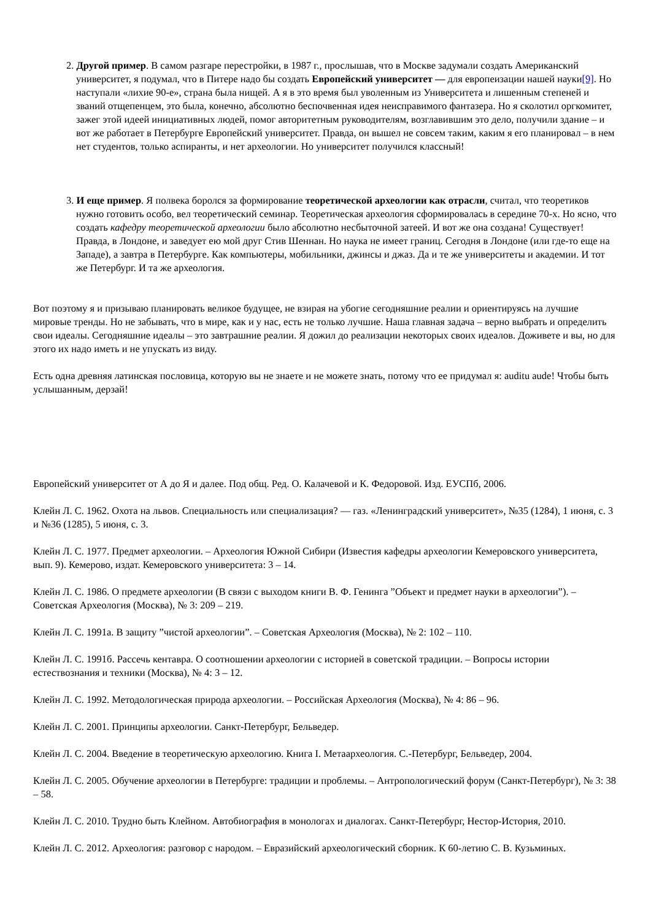2. Другой пример. В самом разгаре перестройки, в 1987 г., прослышав, что в Москве задумали создать Американский университет, я подумал, что в Питере надо бы создать Европейский университет — для европеизации нашей науки[9]. Но наступали «лихие 90-е», страна была нищей. А я в это время был уволенным из Университета и лишенным степеней и званий отщепенцем, это была, конечно, абсолютно беспочвенная идея неисправимого фантазера. Но я сколотил оргкомитет, зажег этой идеей инициативных людей, помог авторитетным руководителям, возглавившим это дело, получили здание – и вот же работает в Петербурге Европейский университет. Правда, он вышел не совсем таким, каким я его планировал – в нем нет студентов, только аспиранты, и нет археологии. Но университет получился классный!
3. И еще пример. Я полвека боролся за формирование теоретической археологии как отрасли, считал, что теоретиков нужно готовить особо, вел теоретический семинар. Теоретическая археология сформировалась в середине 70-х. Но ясно, что создать кафедру теоретической археологии было абсолютно несбыточной затеей. И вот же она создана! Существует! Правда, в Лондоне, и заведует ею мой друг Стив Шеннан. Но наука не имеет границ. Сегодня в Лондоне (или где-то еще на Западе), а завтра в Петербурге. Как компьютеры, мобильники, джинсы и джаз. Да и те же университеты и академии. И тот же Петербург. И та же археология.
Вот поэтому я и призываю планировать великое будущее, не взирая на убогие сегодняшние реалии и ориентируясь на лучшие мировые тренды. Но не забывать, что в мире, как и у нас, есть не только лучшие. Наша главная задача – верно выбрать и определить свои идеалы. Сегодняшние идеалы – это завтрашние реалии. Я дожил до реализации некоторых своих идеалов. Доживете и вы, но для этого их надо иметь и не упускать из виду.
Есть одна древняя латинская пословица, которую вы не знаете и не можете знать, потому что ее придумал я: auditu aude! Чтобы быть услышанным, дерзай!
Европейский университет от А до Я и далее. Под общ. Ред. О. Калачевой и К. Федоровой. Изд. ЕУСПб, 2006.
Клейн Л. С. 1962. Охота на львов. Специальность или специализация? — газ. «Ленинградский университет», №35 (1284), 1 июня, с. 3 и №36 (1285), 5 июня, с. 3.
Клейн Л. С. 1977. Предмет археологии. – Археология Южной Сибири (Известия кафедры археологии Кемеровского университета, вып. 9). Кемерово, издат. Кемеровского университета: 3 – 14.
Клейн Л. С. 1986. О предмете археологии (В связи с выходом книги В. Ф. Генинга ”Объект и предмет науки в археологии”). – Советская Археология (Москва), № 3: 209 – 219.
Клейн Л. С. 1991а. В защиту ”чистой археологии”. – Советская Археология (Москва), № 2: 102 – 110.
Клейн Л. С. 1991б. Рассечь кентавра. О соотношении археологии с историей в советской традиции. – Вопросы истории естествознания и техники (Москва), № 4: 3 – 12.
Клейн Л. С. 1992. Методологическая природа археологии. – Российская Археология (Москва), № 4: 86 – 96.
Клейн Л. С. 2001. Принципы археологии. Санкт-Петербург, Бельведер.
Клейн Л. С. 2004. Введение в теоретическую археологию. Книга I. Метаархеология. С.-Петербург, Бельведер, 2004.
Клейн Л. С. 2005. Обучение археологии в Петербурге: традиции и проблемы. – Антропологический форум (Санкт-Петербург), № 3: 38 – 58.
Клейн Л. С. 2010. Трудно быть Клейном. Автобиография в монологах и диалогах. Санкт-Петербург, Нестор-История, 2010.
Клейн Л. С. 2012. Археология: разговор с народом. – Евразийский археологический сборник. К 60-летию С. В. Кузьминых.